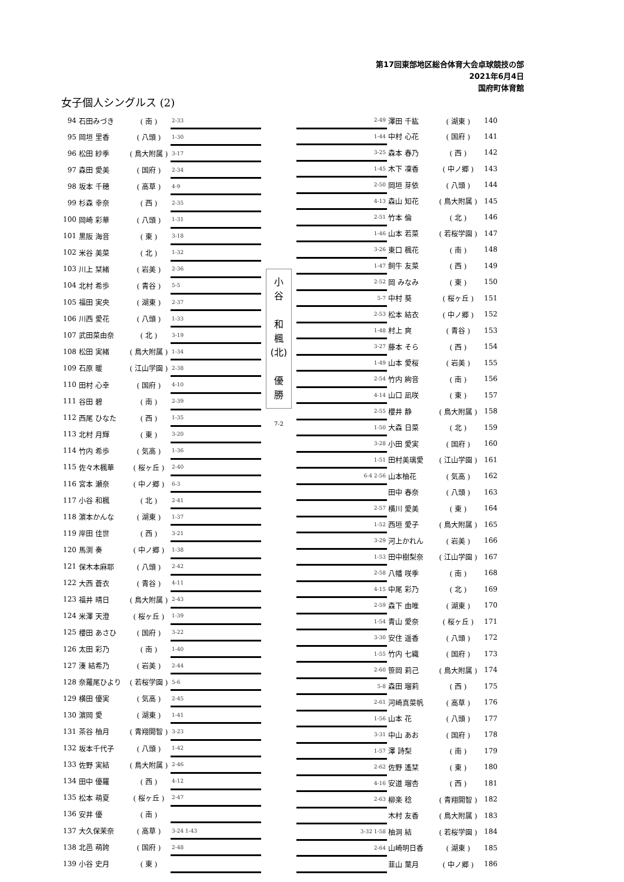第17回東部地区総合体育大会卓球競技の部
2021年6月4日
国府町体育館
女子個人シングルス (2)
| 94 | 石田みづき | ( 南 ) | 2-33 |
| 95 | 岡垣 里香 | ( 八頭 ) | 1-30 |
| 96 | 松田 紗季 | ( 鳥大附属 ) | 3-17 |
| 97 | 森田 愛美 | ( 国府 ) | 2-34 |
| 98 | 坂本 千穂 | ( 高草 ) | 4-9 |
| 99 | 杉森 幸奈 | ( 西 ) | 2-35 |
| 100 | 岡崎 彩華 | ( 八頭 ) | 1-31 |
| 101 | 黒阪 海音 | ( 東 ) | 3-18 |
| 102 | 米谷 美菜 | ( 北 ) | 1-32 |
| 103 | 川上 栞緒 | ( 岩美 ) | 2-36 |
| 104 | 北村 希歩 | ( 青谷 ) | 5-5 |
| 105 | 福田 実央 | ( 湖東 ) | 2-37 |
| 106 | 川西 愛花 | ( 八頭 ) | 1-33 |
| 107 | 武田菜由奈 | ( 北 ) | 3-19 |
| 108 | 松田 実緒 | ( 鳥大附属 ) | 1-34 |
| 109 | 石原 暖 | ( 江山学園 ) | 2-38 |
| 110 | 田村 心幸 | ( 国府 ) | 4-10 |
| 111 | 谷田 碧 | ( 南 ) | 2-39 |
| 112 | 西尾 ひなた | ( 西 ) | 1-35 |
| 113 | 北村 月輝 | ( 東 ) | 3-20 |
| 114 | 竹内 希歩 | ( 気高 ) | 1-36 |
| 115 | 佐々木楓華 | ( 桜ヶ丘 ) | 2-40 |
| 116 | 宮本 瀬奈 | ( 中ノ郷 ) | 6-3 |
| 117 | 小谷 和楓 | ( 北 ) | 2-41 |
| 118 | 濵本かんな | ( 湖東 ) | 1-37 |
| 119 | 岸田 佳世 | ( 西 ) | 3-21 |
| 120 | 馬渕 奏 | ( 中ノ郷 ) | 1-38 |
| 121 | 保木本麻耶 | ( 八頭 ) | 2-42 |
| 122 | 大西 蒼衣 | ( 青谷 ) | 4-11 |
| 123 | 福井 晴日 | ( 鳥大附属 ) | 2-43 |
| 124 | 米澤 天澄 | ( 桜ヶ丘 ) | 1-39 |
| 125 | 櫻田 あさひ | ( 国府 ) | 3-22 |
| 126 | 太田 彩乃 | ( 南 ) | 1-40 |
| 127 | 湊 結希乃 | ( 岩美 ) | 2-44 |
| 128 | 奈羅尾ひより | ( 若桜学園 ) | 5-6 |
| 129 | 横田 優実 | ( 気高 ) | 2-45 |
| 130 | 濵岡 愛 | ( 湖東 ) | 1-41 |
| 131 | 茶谷 柚月 | ( 青翔開智 ) | 3-23 |
| 132 | 坂本千代子 | ( 八頭 ) | 1-42 |
| 133 | 佐野 実結 | ( 鳥大附属 ) | 2-46 |
| 134 | 田中 優羅 | ( 西 ) | 4-12 |
| 135 | 松本 萌夏 | ( 桜ヶ丘 ) | 2-47 |
| 136 | 安井 優 | ( 南 ) | |
| 137 | 大久保茉奈 | ( 高草 ) | 3-24 1-43 |
| 138 | 北邑 萌誇 | ( 国府 ) | 2-48 |
| 139 | 小谷 史月 | ( 東 ) | |
小
谷
和
楓
(北)
優
勝
7-2
| 2-49 | 澤田 千紘 | ( 湖東 ) | 140 |
| 1-44 | 中村 心花 | ( 国府 ) | 141 |
| 3-25 | 森本 春乃 | ( 西 ) | 142 |
| 1-45 | 木下 凜香 | ( 中ノ郷 ) | 143 |
| 2-50 | 岡垣 芽依 | ( 八頭 ) | 144 |
| 4-13 | 森山 知花 | ( 鳥大附属 ) | 145 |
| 2-51 | 竹本 倫 | ( 北 ) | 146 |
| 1-46 | 山本 若菜 | ( 若桜学園 ) | 147 |
| 3-26 | 東口 楓花 | ( 南 ) | 148 |
| 1-47 | 飼牛 友菜 | ( 西 ) | 149 |
| 2-52 | 岡 みなみ | ( 東 ) | 150 |
| 5-7 | 中村 葵 | ( 桜ヶ丘 ) | 151 |
| 2-53 | 松本 結衣 | ( 中ノ郷 ) | 152 |
| 1-48 | 村上 爽 | ( 青谷 ) | 153 |
| 3-27 | 藤本 そら | ( 西 ) | 154 |
| 1-49 | 山本 愛桜 | ( 岩美 ) | 155 |
| 2-54 | 竹内 絢音 | ( 南 ) | 156 |
| 4-14 | 山口 凪咲 | ( 東 ) | 157 |
| 2-55 | 櫻井 静 | ( 鳥大附属 ) | 158 |
| 1-50 | 大森 日菜 | ( 北 ) | 159 |
| 3-28 | 小田 愛実 | ( 国府 ) | 160 |
| 1-51 | 田村美璃愛 | ( 江山学園 ) | 161 |
| 6-4 2-56 | 山本柚花 | ( 気高 ) | 162 |
| | 田中 春奈 | ( 八頭 ) | 163 |
| 2-57 | 横川 愛美 | ( 東 ) | 164 |
| 1-52 | 西垣 愛子 | ( 鳥大附属 ) | 165 |
| 3-29 | 河上かれん | ( 岩美 ) | 166 |
| 1-53 | 田中樹梨奈 | ( 江山学園 ) | 167 |
| 2-58 | 八幡 咲季 | ( 南 ) | 168 |
| 4-15 | 中尾 彩乃 | ( 北 ) | 169 |
| 2-59 | 森下 由唯 | ( 湖東 ) | 170 |
| 1-54 | 青山 愛奈 | ( 桜ヶ丘 ) | 171 |
| 3-30 | 安住 遥香 | ( 八頭 ) | 172 |
| 1-55 | 竹内 七織 | ( 国府 ) | 173 |
| 2-60 | 笹岡 莉己 | ( 鳥大附属 ) | 174 |
| 5-8 | 森田 瑠莉 | ( 西 ) | 175 |
| 2-61 | 河崎真菜帆 | ( 高草 ) | 176 |
| 1-56 | 山本 花 | ( 八頭 ) | 177 |
| 3-31 | 中山 あお | ( 国府 ) | 178 |
| 1-57 | 澤 詩梨 | ( 南 ) | 179 |
| 2-62 | 佐野 遙栞 | ( 東 ) | 180 |
| 4-16 | 安道 瑠杏 | ( 西 ) | 181 |
| 2-63 | 柳楽 稔 | ( 青翔開智 ) | 182 |
| | 木村 友香 | ( 鳥大附属 ) | 183 |
| 3-32 1-58 | 柚洞 結 | ( 若桜学園 ) | 184 |
| 2-64 | 山崎明日香 | ( 湖東 ) | 185 |
| | 韮山 葉月 | ( 中ノ郷 ) | 186 |